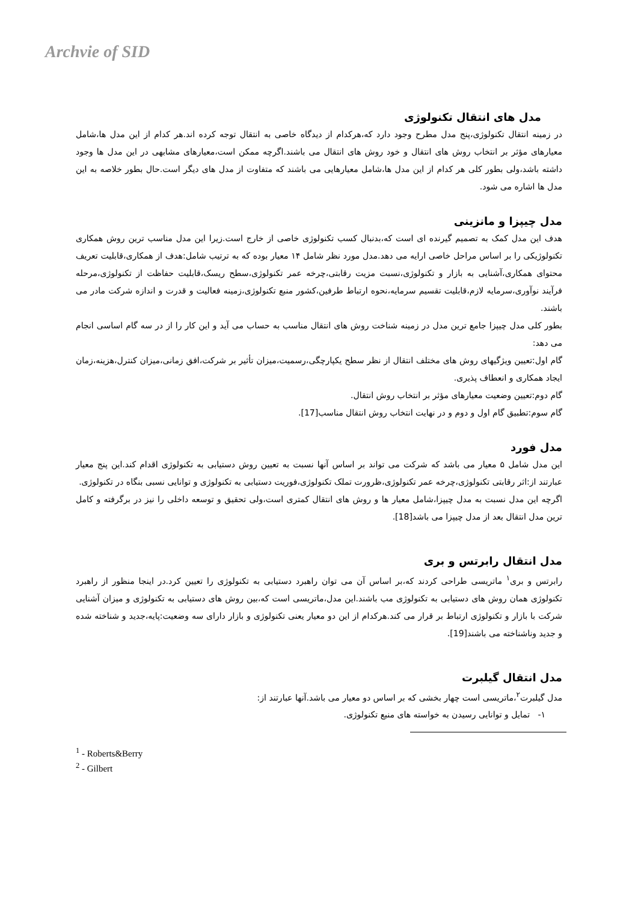Archvie of SID
مدل های انتقال تکنولوژی
در زمینه انتقال تکنولوژی،پنج مدل مطرح وجود دارد که،هرکدام از دیدگاه خاصی به انتقال توجه کرده اند.هر کدام از این مدل ها،شامل معیارهای مؤثر بر انتخاب روش های انتقال و خود روش های انتقال می باشند.اگرچه ممکن است،معیارهای مشابهی در این مدل ها وجود داشته باشد،ولی بطور کلی هر کدام از این مدل ها،شامل معیارهایی می باشند که متفاوت از مدل های دیگر است.حال بطور خلاصه به این مدل ها اشاره می شود.
مدل چیپزا و مانزینی
هدف این مدل کمک به تصمیم گیرنده ای است که،بدنبال کسب تکنولوژی خاصی از خارج است.زیرا این مدل مناسب ترین روش همکاری تکنولوژیکی را بر اساس مراحل خاصی ارایه می دهد.مدل مورد نظر شامل ۱۴ معیار بوده که به ترتیب شامل:هدف از همکاری،قابلیت تعریف محتوای همکاری،آشنایی به بازار و تکنولوژی،نسبت مزیت رقابتی،چرخه عمر تکنولوژی،سطح ریسک،قابلیت حفاظت از تکنولوژی،مرحله فرآیند نوآوری،سرمایه لازم،قابلیت تقسیم سرمایه،نحوه ارتباط طرفین،کشور منبع تکنولوژی،زمینه فعالیت و قدرت و اندازه شرکت مادر می باشند.
بطور کلی مدل چیپزا جامع ترین مدل در زمینه شناخت روش های انتقال مناسب به حساب می آید و این کار را از در سه گام اساسی انجام می دهد:
گام اول:تعیین ویژگیهای روش های مختلف انتقال از نظر سطح یکپارچگی،رسمیت،میزان تأثیر بر شرکت،افق زمانی،میزان کنترل،هزینه،زمان ایجاد همکاری و انعطاف پذیری.
گام دوم:تعیین وضعیت معیارهای مؤثر بر انتخاب روش انتقال.
گام سوم:تطبیق گام اول و دوم و در نهایت انتخاب روش انتقال مناسب[17].
مدل فورد
این مدل شامل ۵ معیار می باشد که شرکت می تواند بر اساس آنها نسبت به تعیین روش دستیابی به تکنولوژی اقدام کند.این پنج معیار عبارتند از:اثر رقابتی تکنولوژی،چرخه عمر تکنولوژی،ظرورت تملک تکنولوژی،فوریت دستیابی به تکنولوژی و توانایی نسبی بنگاه در تکنولوژی.
اگرچه این مدل نسبت به مدل چیپزا،شامل معیار ها و روش های انتقال کمتری است،ولی تحقیق و توسعه داخلی را نیز در برگرفته و کامل ترین مدل انتقال بعد از مدل چیپزا می باشد[18].
مدل انتقال رابرتس و بری
رابرتس و بری<sup>۱</sup> ماتریسی طراحی کردند که،بر اساس آن می توان راهبرد دستیابی به تکنولوژی را تعیین کرد.در اینجا منظور از راهبرد تکنولوژی همان روش های دستیابی به تکنولوژی مب باشند.این مدل،ماتریسی است که،بین روش های دستیابی به تکنولوژی و میزان آشنایی شرکت با بازار و تکنولوژی ارتباط بر قرار می کند.هرکدام از این دو معیار یعنی تکنولوژی و بازار دارای سه وضعیت:پایه،جدید و شناخته شده و جدید وناشناخته می باشند[19].
مدل انتقال گیلبرت
مدل گیلبرت<sup>۲</sup>،ماتریسی است چهار بخشی که بر اساس دو معیار می باشد.آنها عبارتند از:
۱- تمایل و توانایی رسیدن به خواسته های منبع تکنولوژی.
<sup>1</sup> - Roberts&Berry
<sup>2</sup> - Gilbert